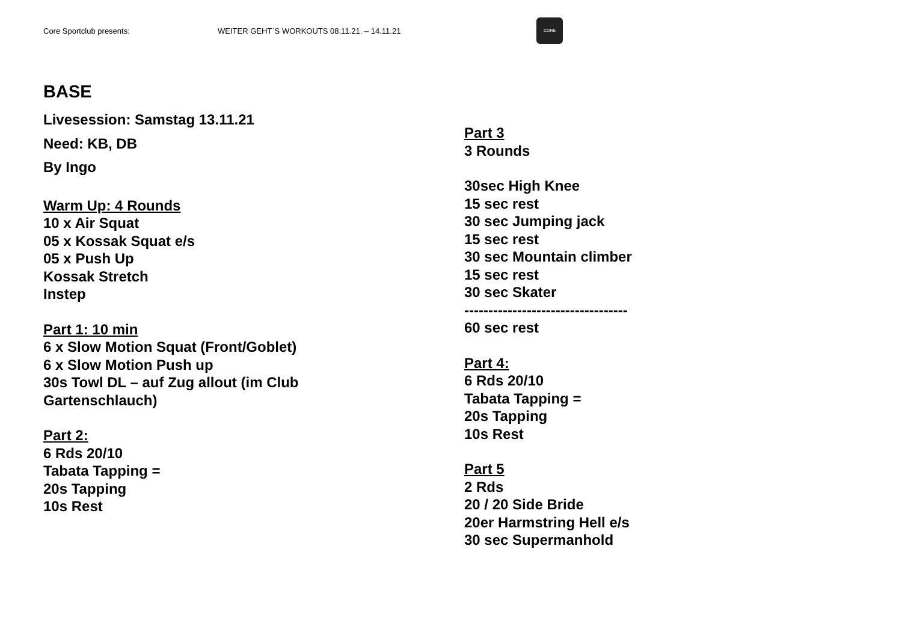Core Sportclub presents: WEITER GEHT`S WORKOUTS 08.11.21. – 14.11.21
CORE
BASE
Livesession: Samstag 13.11.21
Need: KB, DB
By Ingo
Warm Up: 4 Rounds
10 x Air Squat
05 x Kossak Squat e/s
05 x Push Up
Kossak Stretch
Instep
Part 1: 10 min
6 x Slow Motion Squat (Front/Goblet)
6 x Slow Motion Push up
30s Towl DL – auf Zug allout (im Club
Gartenschlauch)
Part 2:
6 Rds 20/10
Tabata Tapping =
20s Tapping
10s Rest
Part 3
3 Rounds
30sec High Knee
15 sec rest
30 sec Jumping jack
15 sec rest
30 sec Mountain climber
15 sec rest
30 sec Skater
----------------------------------
60 sec rest
Part 4:
6 Rds 20/10
Tabata Tapping =
20s Tapping
10s Rest
Part 5
2 Rds
20 / 20 Side Bride
20er Harmstring Hell e/s
30 sec Supermanhold